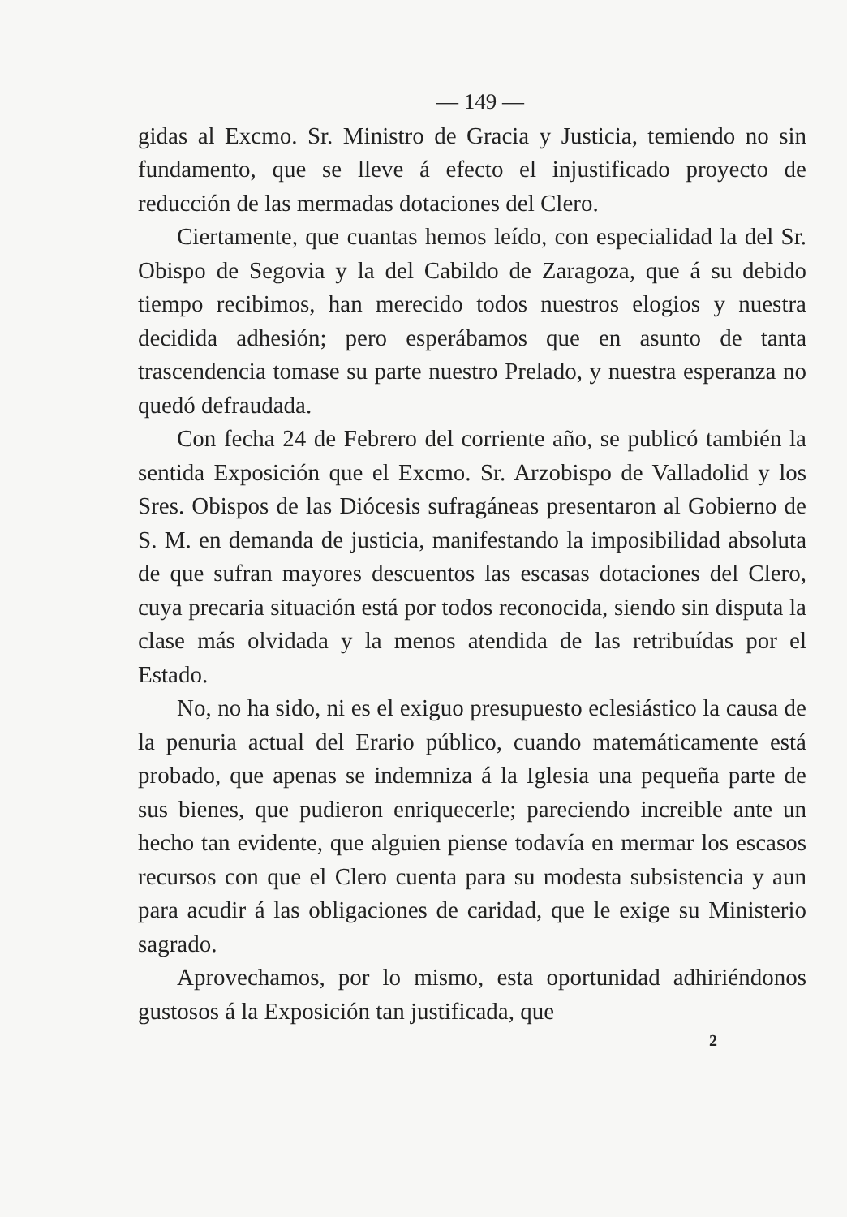— 149 —
gidas al Excmo. Sr. Ministro de Gracia y Justicia, temiendo no sin fundamento, que se lleve á efecto el injustificado proyecto de reducción de las mermadas dotaciones del Clero.
Ciertamente, que cuantas hemos leído, con especialidad la del Sr. Obispo de Segovia y la del Cabildo de Zaragoza, que á su debido tiempo recibimos, han merecido todos nuestros elogios y nuestra decidida adhesión; pero esperábamos que en asunto de tanta trascendencia tomase su parte nuestro Prelado, y nuestra esperanza no quedó defraudada.
Con fecha 24 de Febrero del corriente año, se publicó también la sentida Exposición que el Excmo. Sr. Arzobispo de Valladolid y los Sres. Obispos de las Diócesis sufragáneas presentaron al Gobierno de S. M. en demanda de justicia, manifestando la imposibilidad absoluta de que sufran mayores descuentos las escasas dotaciones del Clero, cuya precaria situación está por todos reconocida, siendo sin disputa la clase más olvidada y la menos atendida de las retribuídas por el Estado.
No, no ha sido, ni es el exiguo presupuesto eclesiástico la causa de la penuria actual del Erario público, cuando matemáticamente está probado, que apenas se indemniza á la Iglesia una pequeña parte de sus bienes, que pudieron enriquecerle; pareciendo increible ante un hecho tan evidente, que alguien piense todavía en mermar los escasos recursos con que el Clero cuenta para su modesta subsistencia y aun para acudir á las obligaciones de caridad, que le exige su Ministerio sagrado.
Aprovechamos, por lo mismo, esta oportunidad adhiriéndonos gustosos á la Exposición tan justificada, que
2